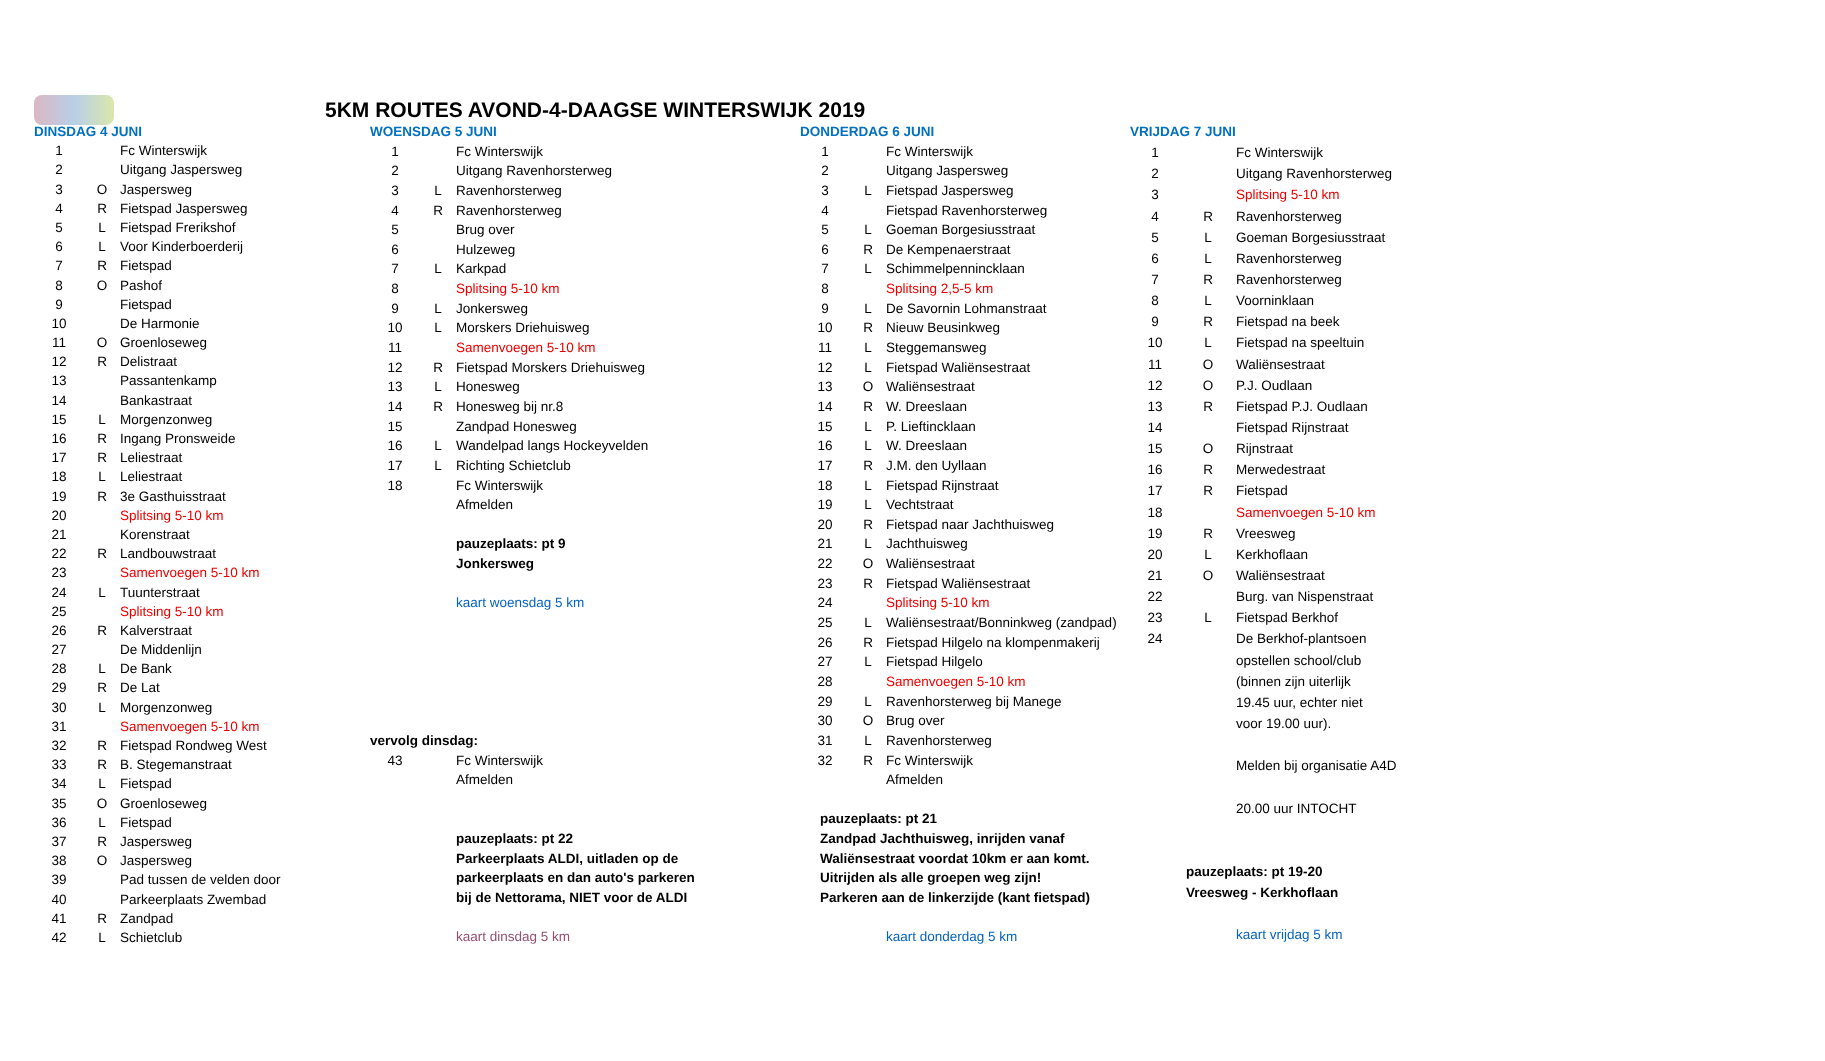5KM ROUTES AVOND-4-DAAGSE WINTERSWIJK 2019
| DINSDAG 4 JUNI | | |
| 1 | | Fc Winterswijk |
| 2 | | Uitgang Jaspersweg |
| 3 | O | Jaspersweg |
| 4 | R | Fietspad Jaspersweg |
| 5 | L | Fietspad Frerikshof |
| 6 | L | Voor Kinderboerderij |
| 7 | R | Fietspad |
| 8 | O | Pashof |
| 9 | | Fietspad |
| 10 | | De Harmonie |
| 11 | O | Groenloseweg |
| 12 | R | Delistraat |
| 13 | | Passantenkamp |
| 14 | | Bankastraat |
| 15 | L | Morgenzonweg |
| 16 | R | Ingang Pronsweide |
| 17 | R | Leliestraat |
| 18 | L | Leliestraat |
| 19 | R | 3e Gasthuisstraat |
| 20 | | Splitsing 5-10 km |
| 21 | | Korenstraat |
| 22 | R | Landbouwstraat |
| 23 | | Samenvoegen 5-10 km |
| 24 | L | Tuunterstraat |
| 25 | | Splitsing 5-10 km |
| 26 | R | Kalverstraat |
| 27 | | De Middenlijn |
| 28 | L | De Bank |
| 29 | R | De Lat |
| 30 | L | Morgenzonweg |
| 31 | | Samenvoegen 5-10 km |
| 32 | R | Fietspad Rondweg West |
| 33 | R | B. Stegemanstraat |
| 34 | L | Fietspad |
| 35 | O | Groenloseweg |
| 36 | L | Fietspad |
| 37 | R | Jaspersweg |
| 38 | O | Jaspersweg |
| 39 | | Pad tussen de velden door |
| 40 | | Parkeerplaats Zwembad |
| 41 | R | Zandpad |
| 42 | L | Schietclub |
| WOENSDAG 5 JUNI | | |
| 1 | | Fc Winterswijk |
| 2 | | Uitgang Ravenhorsterweg |
| 3 | L | Ravenhorsterweg |
| 4 | R | Ravenhorsterweg |
| 5 | | Brug over |
| 6 | | Hulzeweg |
| 7 | L | Karkpad |
| 8 | | Splitsing 5-10 km |
| 9 | L | Jonkersweg |
| 10 | L | Morskers Driehuisweg |
| 11 | | Samenvoegen 5-10 km |
| 12 | R | Fietspad Morskers Driehuisweg |
| 13 | L | Honesweg |
| 14 | R | Honesweg bij nr.8 |
| 15 | | Zandpad Honesweg |
| 16 | L | Wandelpad langs Hockeyvelden |
| 17 | L | Richting Schietclub |
| 18 | | Fc Winterswijk |
| | | Afmelden |
| | | pauzeplaats: pt 9 |
| | | Jonkersweg |
| | | kaart woensdag 5 km |
| vervolg dinsdag: | | |
| 43 | | Fc Winterswijk |
| | | Afmelden |
| | | pauzeplaats: pt 22 |
| | | Parkeerplaats ALDI, uitladen op de |
| | | parkeerplaats en dan auto's parkeren |
| | | bij de Nettorama, NIET voor de ALDI |
| | | kaart dinsdag 5 km |
| DONDERDAG 6 JUNI | | |
| 1 | | Fc Winterswijk |
| 2 | | Uitgang Jaspersweg |
| 3 | L | Fietspad Jaspersweg |
| 4 | | Fietspad Ravenhorsterweg |
| 5 | L | Goeman Borgesiusstraat |
| 6 | R | De Kempenaerstraat |
| 7 | L | Schimmelpenninckl​aan |
| 8 | | Splitsing 2,5-5 km |
| 9 | L | De Savornin Lohmanstraat |
| 10 | R | Nieuw Beusinkweg |
| 11 | L | Steggemansweg |
| 12 | L | Fietspad Waliënsestraat |
| 13 | O | Waliënsestraat |
| 14 | R | W. Dreeslaan |
| 15 | L | P. Lieftincklaan |
| 16 | L | W. Dreeslaan |
| 17 | R | J.M. den Uyllaan |
| 18 | L | Fietspad Rijnstraat |
| 19 | L | Vechtstraat |
| 20 | R | Fietspad naar Jachthuisweg |
| 21 | L | Jachthuisweg |
| 22 | O | Waliënsestraat |
| 23 | R | Fietspad Waliënsestraat |
| 24 | | Splitsing 5-10 km |
| 25 | L | Waliënsestraat/Bonninkweg (zandpad) |
| 26 | R | Fietspad Hilgelo na klompenmakerij |
| 27 | L | Fietspad Hilgelo |
| 28 | | Samenvoegen 5-10 km |
| 29 | L | Ravenhorsterweg bij Manege |
| 30 | O | Brug over |
| 31 | L | Ravenhorsterweg |
| 32 | R | Fc Winterswijk |
| | | Afmelden |
| pauzeplaats: pt 21 | | |
| Zandpad Jachthuisweg, inrijden vanaf | | |
| Waliënsestraat voordat 10km er aan komt. | | |
| Uitrijden als alle groepen weg zijn! | | |
| Parkeren aan de linkerzijde (kant fietspad) | | |
| | | kaart donderdag 5 km |
| VRIJDAG 7 JUNI | | |
| 1 | | Fc Winterswijk |
| 2 | | Uitgang Ravenhorsterweg |
| 3 | | Splitsing 5-10 km |
| 4 | R | Ravenhorsterweg |
| 5 | L | Goeman Borgesiusstraat |
| 6 | L | Ravenhorsterweg |
| 7 | R | Ravenhorsterweg |
| 8 | L | Voorninklaan |
| 9 | R | Fietspad na beek |
| 10 | L | Fietspad na speeltuin |
| 11 | O | Waliënsestraat |
| 12 | O | P.J. Oudlaan |
| 13 | R | Fietspad P.J. Oudlaan |
| 14 | | Fietspad Rijnstraat |
| 15 | O | Rijnstraat |
| 16 | R | Merwedestraat |
| 17 | R | Fietspad |
| 18 | | Samenvoegen 5-10 km |
| 19 | R | Vreesweg |
| 20 | L | Kerkhoflaan |
| 21 | O | Waliënsestraat |
| 22 | | Burg. van Nispenstraat |
| 23 | L | Fietspad Berkhof |
| 24 | | De Berkhof-plantsoen |
| | | opstellen school/club |
| | | (binnen zijn uiterlijk |
| | | 19.45 uur, echter niet |
| | | voor 19.00 uur). |
| | | Melden bij organisatie A4D |
| | | 20.00 uur INTOCHT |
| pauzeplaats: pt 19-20 | | |
| Vreesweg - Kerkhoflaan | | |
| | | kaart vrijdag 5 km |